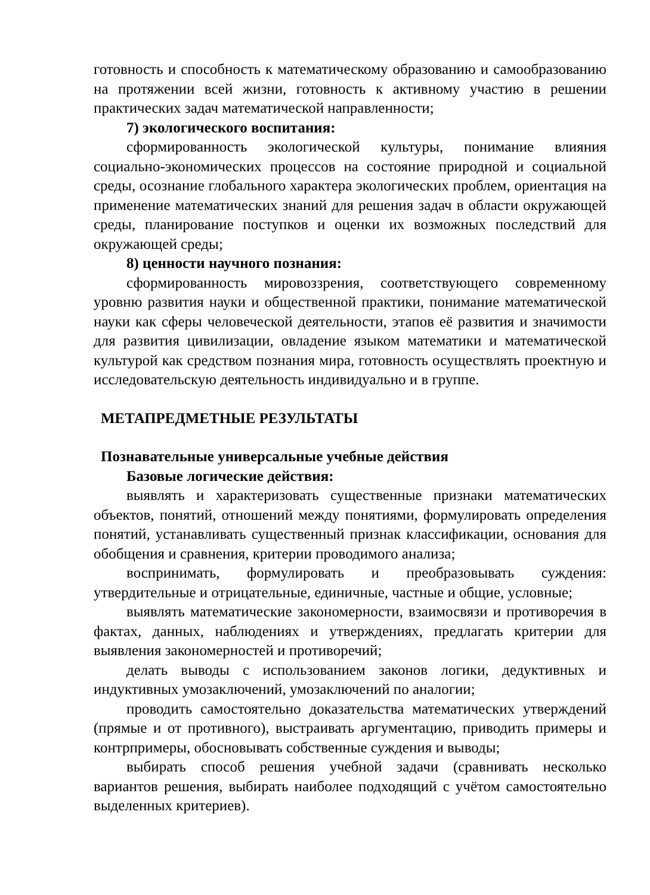готовность и способность к математическому образованию и самообразованию на протяжении всей жизни, готовность к активному участию в решении практических задач математической направленности;
7) экологического воспитания:
сформированность экологической культуры, понимание влияния социально-экономических процессов на состояние природной и социальной среды, осознание глобального характера экологических проблем, ориентация на применение математических знаний для решения задач в области окружающей среды, планирование поступков и оценки их возможных последствий для окружающей среды;
8) ценности научного познания:
сформированность мировоззрения, соответствующего современному уровню развития науки и общественной практики, понимание математической науки как сферы человеческой деятельности, этапов её развития и значимости для развития цивилизации, овладение языком математики и математической культурой как средством познания мира, готовность осуществлять проектную и исследовательскую деятельность индивидуально и в группе.
МЕТАПРЕДМЕТНЫЕ РЕЗУЛЬТАТЫ
Познавательные универсальные учебные действия
Базовые логические действия:
выявлять и характеризовать существенные признаки математических объектов, понятий, отношений между понятиями, формулировать определения понятий, устанавливать существенный признак классификации, основания для обобщения и сравнения, критерии проводимого анализа;
воспринимать, формулировать и преобразовывать суждения: утвердительные и отрицательные, единичные, частные и общие, условные;
выявлять математические закономерности, взаимосвязи и противоречия в фактах, данных, наблюдениях и утверждениях, предлагать критерии для выявления закономерностей и противоречий;
делать выводы с использованием законов логики, дедуктивных и индуктивных умозаключений, умозаключений по аналогии;
проводить самостоятельно доказательства математических утверждений (прямые и от противного), выстраивать аргументацию, приводить примеры и контрпримеры, обосновывать собственные суждения и выводы;
выбирать способ решения учебной задачи (сравнивать несколько вариантов решения, выбирать наиболее подходящий с учётом самостоятельно выделенных критериев).